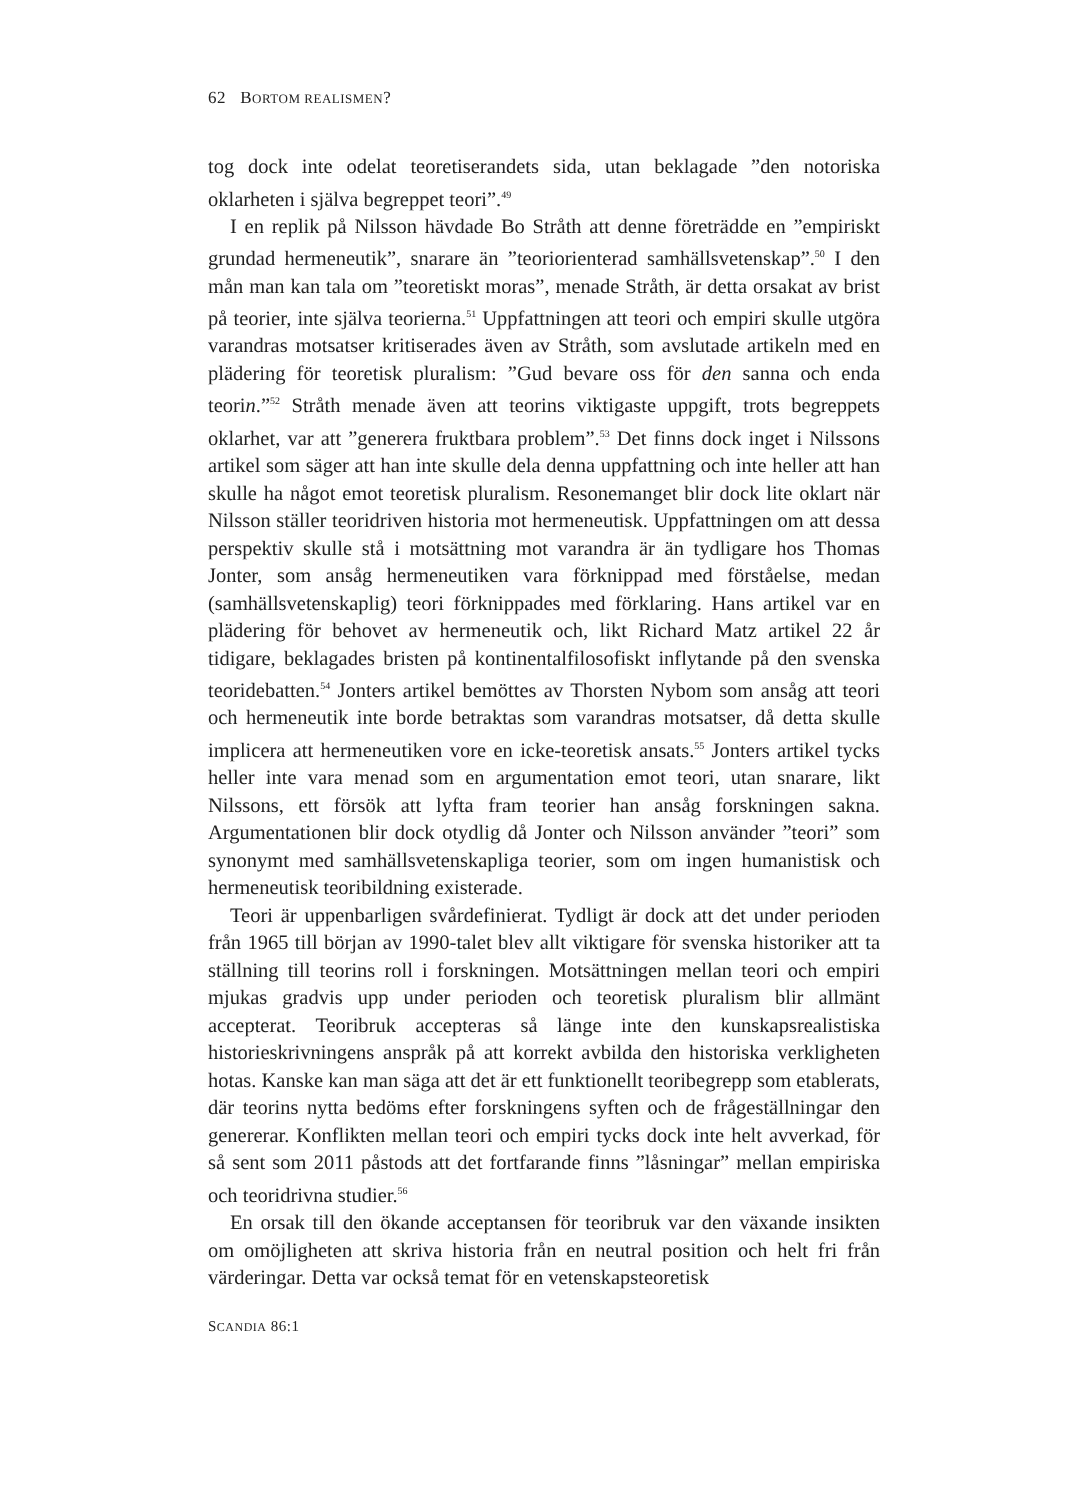62 BORTOM REALISMEN?
tog dock inte odelat teoretiserandets sida, utan beklagade ”den notoriska oklarheten i själva begreppet teori”.<sup>49</sup>
I en replik på Nilsson hävdade Bo Stråth att denne företrädde en ”empiriskt grundad hermeneutik”, snarare än ”teoriorienterad samhällsvetenskap”.<sup>50</sup> I den mån man kan tala om ”teoretiskt moras”, menade Stråth, är detta orsakat av brist på teorier, inte själva teorierna.<sup>51</sup> Uppfattningen att teori och empiri skulle utgöra varandras motsatser kritiserades även av Stråth, som avslutade artikeln med en plädering för teoretisk pluralism: ”Gud bevare oss för den sanna och enda teorin.”<sup>52</sup> Stråth menade även att teorins viktigaste uppgift, trots begreppets oklarhet, var att ”generera fruktbara problem”.<sup>53</sup> Det finns dock inget i Nilssons artikel som säger att han inte skulle dela denna uppfattning och inte heller att han skulle ha något emot teoretisk pluralism. Resonemanget blir dock lite oklart när Nilsson ställer teoridriven historia mot hermeneutisk. Uppfattningen om att dessa perspektiv skulle stå i motsättning mot varandra är än tydligare hos Thomas Jonter, som ansåg hermeneutiken vara förknippad med förståelse, medan (samhällsvetenskaplig) teori förknippades med förklaring. Hans artikel var en plädering för behovet av hermeneutik och, likt Richard Matz artikel 22 år tidigare, beklagades bristen på kontinentalfilosofiskt inflytande på den svenska teoridebatten.<sup>54</sup> Jonters artikel bemöttes av Thorsten Nybom som ansåg att teori och hermeneutik inte borde betraktas som varandras motsatser, då detta skulle implicera att hermeneutiken vore en icke-teoretisk ansats.<sup>55</sup> Jonters artikel tycks heller inte vara menad som en argumentation emot teori, utan snarare, likt Nilssons, ett försök att lyfta fram teorier han ansåg forskningen sakna. Argumentationen blir dock otydlig då Jonter och Nilsson använder ”teori” som synonymt med samhällsvetenskapliga teorier, som om ingen humanistisk och hermeneutisk teoribildning existerade.
Teori är uppenbarligen svårdefinierat. Tydligt är dock att det under perioden från 1965 till början av 1990-talet blev allt viktigare för svenska historiker att ta ställning till teorins roll i forskningen. Motsättningen mellan teori och empiri mjukas gradvis upp under perioden och teoretisk pluralism blir allmänt accepterat. Teoribruk accepteras så länge inte den kunskapsrealistiska historieskrivningens anspråk på att korrekt avbilda den historiska verkligheten hotas. Kanske kan man säga att det är ett funktionellt teoribegrepp som etablerats, där teorins nytta bedöms efter forskningens syften och de frågeställningar den genererar. Konflikten mellan teori och empiri tycks dock inte helt avverkad, för så sent som 2011 påstods att det fortfarande finns ”låsningar” mellan empiriska och teoridrivna studier.<sup>56</sup>
En orsak till den ökande acceptansen för teoribruk var den växande insikten om omöjligheten att skriva historia från en neutral position och helt fri från värderingar. Detta var också temat för en vetenskapsteoretisk
SCANDIA 86:1